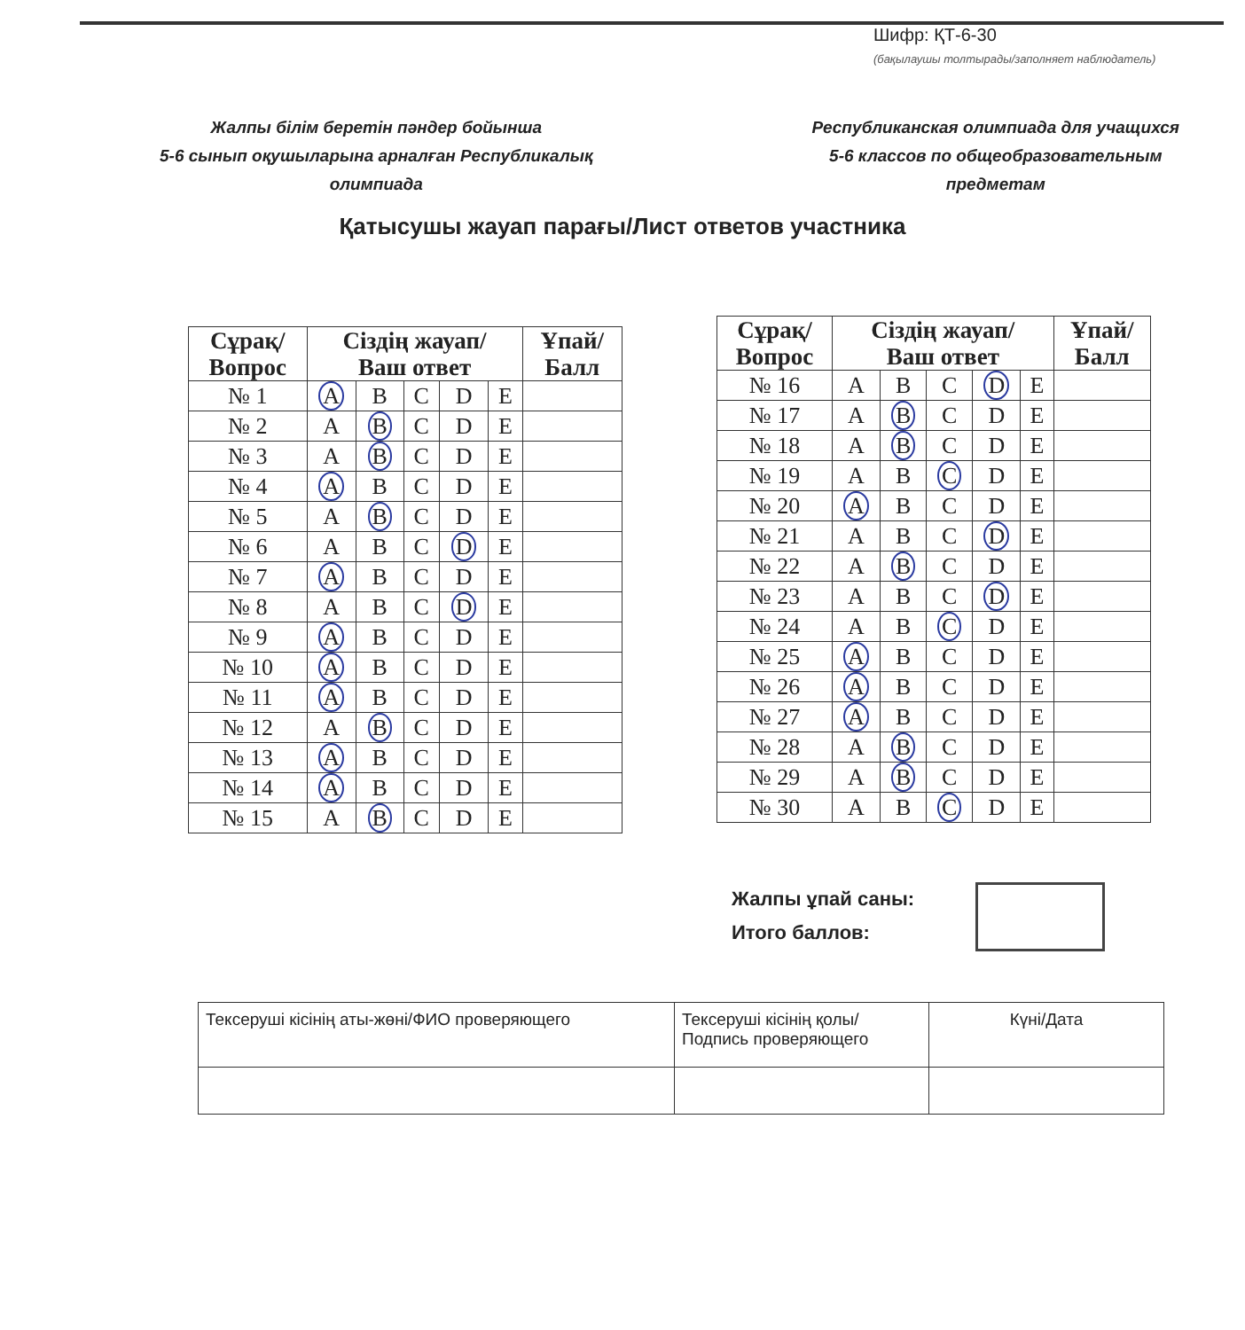Шифр: ҚТ-6-30
(бақылаушы толтырады/заполняет наблюдатель)
Жалпы білім беретін пәндер бойынша
5-6 сынып оқушыларына арналған Республикалық
олимпиада
Республиканская олимпиада для учащихся
5-6 классов по общеобразовательным
предметам
Қатысушы жауап парағы/Лист ответов участника
| Сұрақ/ Вопрос | Сіздің жауап/ Ваш ответ | | | | | Ұпай/ Балл |
| --- | --- | --- | --- | --- | --- | --- |
| № 1 | A | B | C | D | E | |
| № 2 | A | B | C | D | E | |
| № 3 | A | B | C | D | E | |
| № 4 | A | B | C | D | E | |
| № 5 | A | B | C | D | E | |
| № 6 | A | B | C | D | E | |
| № 7 | A | B | C | D | E | |
| № 8 | A | B | C | D | E | |
| № 9 | A | B | C | D | E | |
| № 10 | A | B | C | D | E | |
| № 11 | A | B | C | D | E | |
| № 12 | A | B | C | D | E | |
| № 13 | A | B | C | D | E | |
| № 14 | A | B | C | D | E | |
| № 15 | A | B | C | D | E | |
| Сұрақ/ Вопрос | Сіздің жауап/ Ваш ответ | | | | | Ұпай/ Балл |
| --- | --- | --- | --- | --- | --- | --- |
| № 16 | A | B | C | D | E | |
| № 17 | A | B | C | D | E | |
| № 18 | A | B | C | D | E | |
| № 19 | A | B | C | D | E | |
| № 20 | A | B | C | D | E | |
| № 21 | A | B | C | D | E | |
| № 22 | A | B | C | D | E | |
| № 23 | A | B | C | D | E | |
| № 24 | A | B | C | D | E | |
| № 25 | A | B | C | D | E | |
| № 26 | A | B | C | D | E | |
| № 27 | A | B | C | D | E | |
| № 28 | A | B | C | D | E | |
| № 29 | A | B | C | D | E | |
| № 30 | A | B | C | D | E | |
Жалпы ұпай саны:
Итого баллов:
| Тексеруші кісінің аты-жөні/ФИО проверяющего | Тексеруші кісінің қолы/ Подпись проверяющего | Күні/Дата |